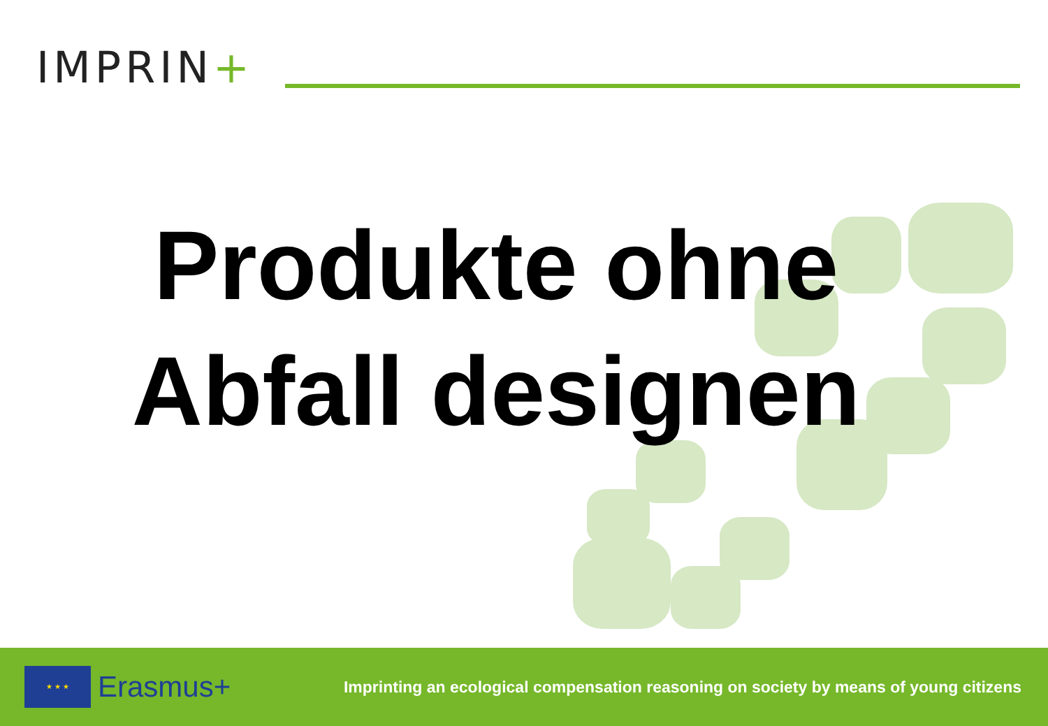IMPRIN+
Produkte ohne
Abfall designen
★ ★ ★
Erasmus+
Imprinting an ecological compensation reasoning on society by means of young citizens